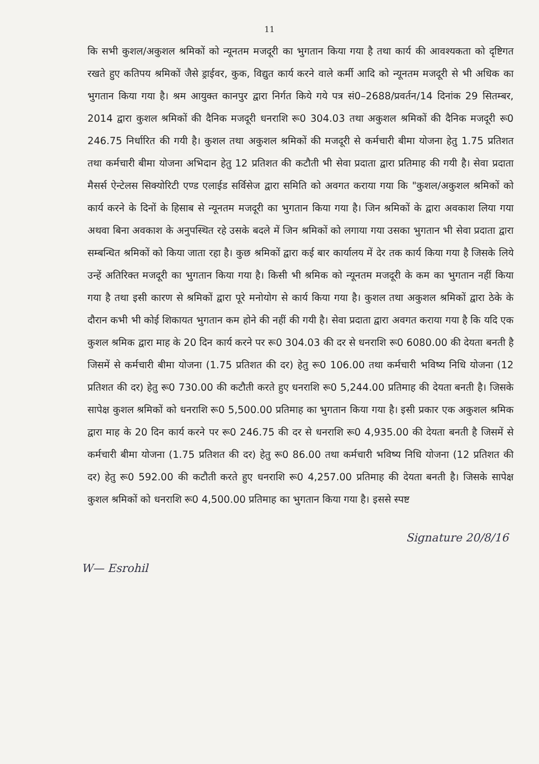11
कि सभी कुशल/अकुशल श्रमिकों को न्यूनतम मजदूरी का भुगतान किया गया है तथा कार्य की आवश्यकता को दृष्टिगत रखते हुए कतिपय श्रमिकों जैसे ड्राईवर, कुक, विद्युत कार्य करने वाले कर्मी आदि को न्यूनतम मजदूरी से भी अधिक का भुगतान किया गया है। श्रम आयुक्त कानपुर द्वारा निर्गत किये गये पत्र सं0–2688/प्रवर्तन/14 दिनांक 29 सितम्बर, 2014 द्वारा कुशल श्रमिकों की दैनिक मजदूरी धनराशि रू0 304.03 तथा अकुशल श्रमिकों की दैनिक मजदूरी रू0 246.75 निर्धारित की गयी है। कुशल तथा अकुशल श्रमिकों की मजदूरी से कर्मचारी बीमा योजना हेतु 1.75 प्रतिशत तथा कर्मचारी बीमा योजना अभिदान हेतु 12 प्रतिशत की कटौती भी सेवा प्रदाता द्वारा प्रतिमाह की गयी है। सेवा प्रदाता मैसर्स ऐन्टेलस सिक्योरिटी एण्ड एलाईड सर्विसेज द्वारा समिति को अवगत कराया गया कि "कुशल/अकुशल श्रमिकों को कार्य करने के दिनों के हिसाब से न्यूनतम मजदूरी का भुगतान किया गया है। जिन श्रमिकों के द्वारा अवकाश लिया गया अथवा बिना अवकाश के अनुपस्थित रहे उसके बदले में जिन श्रमिकों को लगाया गया उसका भुगतान भी सेवा प्रदाता द्वारा सम्बन्धित श्रमिकों को किया जाता रहा है। कुछ श्रमिकों द्वारा कई बार कार्यालय में देर तक कार्य किया गया है जिसके लिये उन्हें अतिरिक्त मजदूरी का भुगतान किया गया है। किसी भी श्रमिक को न्यूनतम मजदूरी के कम का भुगतान नहीं किया गया है तथा इसी कारण से श्रमिकों द्वारा पूरे मनोयोग से कार्य किया गया है। कुशल तथा अकुशल श्रमिकों द्वारा ठेके के दौरान कभी भी कोई शिकायत भुगतान कम होने की नहीं की गयी है। सेवा प्रदाता द्वारा अवगत कराया गया है कि यदि एक कुशल श्रमिक द्वारा माह के 20 दिन कार्य करने पर रू0 304.03 की दर से धनराशि रू0 6080.00 की देयता बनती है जिसमें से कर्मचारी बीमा योजना (1.75 प्रतिशत की दर) हेतु रू0 106.00 तथा कर्मचारी भविष्य निधि योजना (12 प्रतिशत की दर) हेतु रू0 730.00 की कटौती करते हुए धनराशि रू0 5,244.00 प्रतिमाह की देयता बनती है। जिसके सापेक्ष कुशल श्रमिकों को धनराशि रू0 5,500.00 प्रतिमाह का भुगतान किया गया है। इसी प्रकार एक अकुशल श्रमिक द्वारा माह के 20 दिन कार्य करने पर रू0 246.75 की दर से धनराशि रू0 4,935.00 की देयता बनती है जिसमें से कर्मचारी बीमा योजना (1.75 प्रतिशत की दर) हेतु रू0 86.00 तथा कर्मचारी भविष्य निधि योजना (12 प्रतिशत की दर) हेतु रू0 592.00 की कटौती करते हुए धनराशि रू0 4,257.00 प्रतिमाह की देयता बनती है। जिसके सापेक्ष कुशल श्रमिकों को धनराशि रू0 4,500.00 प्रतिमाह का भुगतान किया गया है। इससे स्पष्ट
W— Esrohil Signature 20/8/16